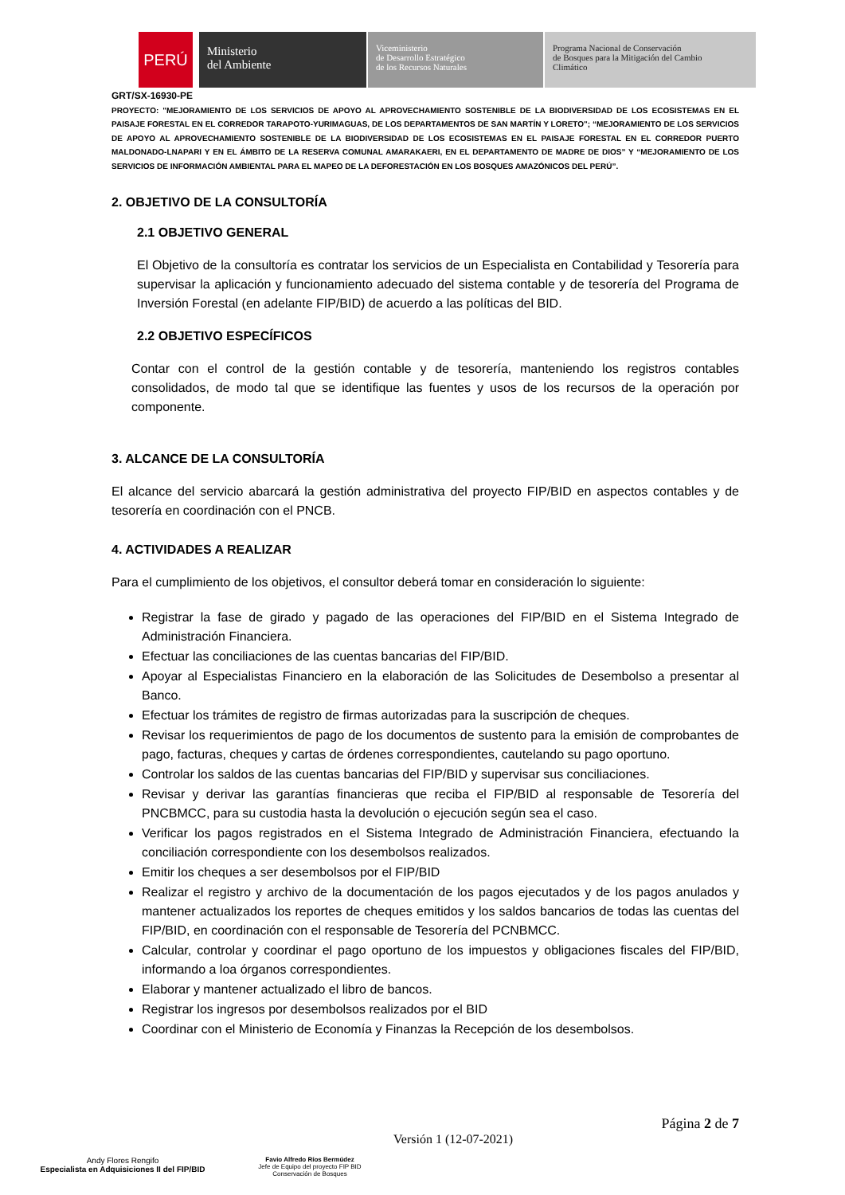PERÚ
Ministerio
del Ambiente
Viceministerio
de Desarrollo Estratégico
de los Recursos Naturales
Programa Nacional de Conservación
de Bosques para la Mitigación del Cambio
Climático
GRT/SX-16930-PE
PROYECTO: "MEJORAMIENTO DE LOS SERVICIOS DE APOYO AL APROVECHAMIENTO SOSTENIBLE DE LA BIODIVERSIDAD DE LOS ECOSISTEMAS EN EL PAISAJE FORESTAL EN EL CORREDOR TARAPOTO-YURIMAGUAS, DE LOS DEPARTAMENTOS DE SAN MARTÍN Y LORETO"; “MEJORAMIENTO DE LOS SERVICIOS DE APOYO AL APROVECHAMIENTO SOSTENIBLE DE LA BIODIVERSIDAD DE LOS ECOSISTEMAS EN EL PAISAJE FORESTAL EN EL CORREDOR PUERTO MALDONADO-LNAPARI Y EN EL ÁMBITO DE LA RESERVA COMUNAL AMARAKAERI, EN EL DEPARTAMENTO DE MADRE DE DIOS” Y “MEJORAMIENTO DE LOS SERVICIOS DE INFORMACIÓN AMBIENTAL PARA EL MAPEO DE LA DEFORESTACIÓN EN LOS BOSQUES AMAZÓNICOS DEL PERÚ”.
2. OBJETIVO DE LA CONSULTORÍA
2.1 OBJETIVO GENERAL
El Objetivo de la consultoría es contratar los servicios de un Especialista en Contabilidad y Tesorería para supervisar la aplicación y funcionamiento adecuado del sistema contable y de tesorería del Programa de Inversión Forestal (en adelante FIP/BID) de acuerdo a las políticas del BID.
2.2 OBJETIVO ESPECÍFICOS
Contar con el control de la gestión contable y de tesorería, manteniendo los registros contables consolidados, de modo tal que se identifique las fuentes y usos de los recursos de la operación por componente.
3. ALCANCE DE LA CONSULTORÍA
El alcance del servicio abarcará la gestión administrativa del proyecto FIP/BID en aspectos contables y de tesorería en coordinación con el PNCB.
4. ACTIVIDADES A REALIZAR
Para el cumplimiento de los objetivos, el consultor deberá tomar en consideración lo siguiente:
Registrar la fase de girado y pagado de las operaciones del FIP/BID en el Sistema Integrado de Administración Financiera.
Efectuar las conciliaciones de las cuentas bancarias del FIP/BID.
Apoyar al Especialistas Financiero en la elaboración de las Solicitudes de Desembolso a presentar al Banco.
Efectuar los trámites de registro de firmas autorizadas para la suscripción de cheques.
Revisar los requerimientos de pago de los documentos de sustento para la emisión de comprobantes de pago, facturas, cheques y cartas de órdenes correspondientes, cautelando su pago oportuno.
Controlar los saldos de las cuentas bancarias del FIP/BID y supervisar sus conciliaciones.
Revisar y derivar las garantías financieras que reciba el FIP/BID al responsable de Tesorería del PNCBMCC, para su custodia hasta la devolución o ejecución según sea el caso.
Verificar los pagos registrados en el Sistema Integrado de Administración Financiera, efectuando la conciliación correspondiente con los desembolsos realizados.
Emitir los cheques a ser desembolsos por el FIP/BID
Realizar el registro y archivo de la documentación de los pagos ejecutados y de los pagos anulados y mantener actualizados los reportes de cheques emitidos y los saldos bancarios de todas las cuentas del FIP/BID, en coordinación con el responsable de Tesorería del PCNBMCC.
Calcular, controlar y coordinar el pago oportuno de los impuestos y obligaciones fiscales del FIP/BID, informando a loa órganos correspondientes.
Elaborar y mantener actualizado el libro de bancos.
Registrar los ingresos por desembolsos realizados por el BID
Coordinar con el Ministerio de Economía y Finanzas la Recepción de los desembolsos.
Página 2 de 7
Andy Flores Rengifo
Especialista en Adquisiciones II del FIP/BID
Favio Alfredo Ríos Bermúdez
Jefe de Equipo del proyecto FIP BID
Conservación de Bosques
Versión 1 (12-07-2021)